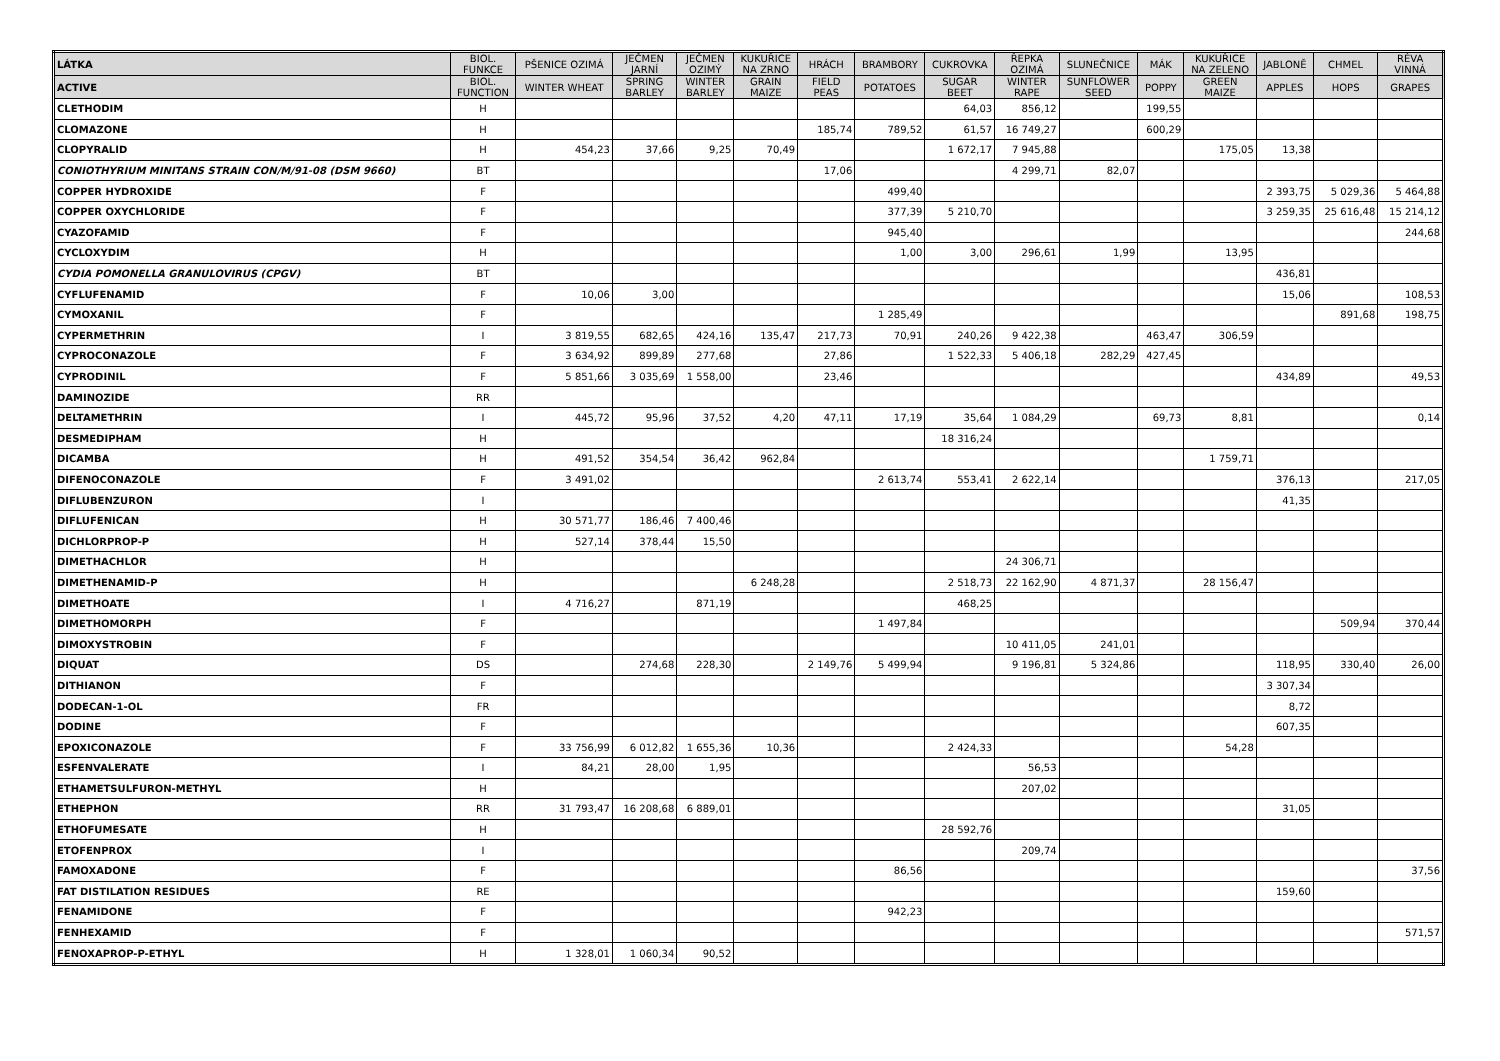| LÁTKA | BIOL. FUNKCE | PŠENICE OZIMÁ | JEČMEN JARNÍ | JEČMEN OZIMÝ | KUKUŘICE NA ZRNO | HRÁCH | BRAMBORY | CUKROVKA | ŘEPKA OZIMÁ | SLUNEČNICE | MÁK | KUKUŘICE NA ZELENO | JABLONĚ | CHMEL | RÉVA VINNÁ |
| --- | --- | --- | --- | --- | --- | --- | --- | --- | --- | --- | --- | --- | --- | --- | --- |
| ACTIVE | BIOL. FUNCTION | WINTER WHEAT | SPRING BARLEY | WINTER BARLEY | GRAIN MAIZE | FIELD PEAS | POTATOES | SUGAR BEET | WINTER RAPE | SUNFLOWER SEED | POPPY | GREEN MAIZE | APPLES | HOPS | GRAPES |
| CLETHODIM | H | | | | | | | 64,03 | 856,12 | | 199,55 | | | | |
| CLOMAZONE | H | | | | | 185,74 | 789,52 | 61,57 | 16 749,27 | | 600,29 | | | | |
| CLOPYRALID | H | 454,23 | 37,66 | 9,25 | 70,49 | | | 1 672,17 | 7 945,88 | | | 175,05 | 13,38 | | |
| CONIOTHYRIUM MINITANS STRAIN CON/M/91-08 (DSM 9660) | BT | | | | | 17,06 | | | 4 299,71 | 82,07 | | | | | |
| COPPER HYDROXIDE | F | | | | | | 499,40 | | | | | | 2 393,75 | 5 029,36 | 5 464,88 |
| COPPER OXYCHLORIDE | F | | | | | | 377,39 | 5 210,70 | | | | | 3 259,35 | 25 616,48 | 15 214,12 |
| CYAZOFAMID | F | | | | | | 945,40 | | | | | | | | 244,68 |
| CYCLOXYDIM | H | | | | | | 1,00 | 3,00 | 296,61 | 1,99 | | 13,95 | | | |
| CYDIA POMONELLA GRANULOVIRUS (CPGV) | BT | | | | | | | | | | | | 436,81 | | |
| CYFLUFENAMID | F | 10,06 | 3,00 | | | | | | | | | | 15,06 | | 108,53 |
| CYMOXANIL | F | | | | | | 1 285,49 | | | | | | | 891,68 | 198,75 |
| CYPERMETHRIN | I | 3 819,55 | 682,65 | 424,16 | 135,47 | 217,73 | 70,91 | 240,26 | 9 422,38 | | 463,47 | 306,59 | | | |
| CYPROCONAZOLE | F | 3 634,92 | 899,89 | 277,68 | | 27,86 | | 1 522,33 | 5 406,18 | 282,29 | 427,45 | | | | |
| CYPRODINIL | F | 5 851,66 | 3 035,69 | 1 558,00 | | 23,46 | | | | | | | 434,89 | | 49,53 |
| DAMINOZIDE | RR | | | | | | | | | | | | | | |
| DELTAMETHRIN | I | 445,72 | 95,96 | 37,52 | 4,20 | 47,11 | 17,19 | 35,64 | 1 084,29 | | 69,73 | 8,81 | | | 0,14 |
| DESMEDIPHAM | H | | | | | | | 18 316,24 | | | | | | | |
| DICAMBA | H | 491,52 | 354,54 | 36,42 | 962,84 | | | | | | | 1 759,71 | | | |
| DIFENOCONAZOLE | F | 3 491,02 | | | | | 2 613,74 | 553,41 | 2 622,14 | | | | 376,13 | | 217,05 |
| DIFLUBENZURON | I | | | | | | | | | | | | 41,35 | | |
| DIFLUFENICAN | H | 30 571,77 | 186,46 | 7 400,46 | | | | | | | | | | | |
| DICHLORPROP-P | H | 527,14 | 378,44 | 15,50 | | | | | | | | | | | |
| DIMETHACHLOR | H | | | | | | | | 24 306,71 | | | | | | |
| DIMETHENAMID-P | H | | | | 6 248,28 | | | 2 518,73 | 22 162,90 | 4 871,37 | | 28 156,47 | | | |
| DIMETHOATE | I | 4 716,27 | | 871,19 | | | | 468,25 | | | | | | | |
| DIMETHOMORPH | F | | | | | | 1 497,84 | | | | | | | 509,94 | 370,44 |
| DIMOXYSTROBIN | F | | | | | | | | 10 411,05 | 241,01 | | | | | |
| DIQUAT | DS | | 274,68 | 228,30 | | 2 149,76 | 5 499,94 | | 9 196,81 | 5 324,86 | | | 118,95 | 330,40 | 26,00 |
| DITHIANON | F | | | | | | | | | | | | 3 307,34 | | |
| DODECAN-1-OL | FR | | | | | | | | | | | | 8,72 | | |
| DODINE | F | | | | | | | | | | | | 607,35 | | |
| EPOXICONAZOLE | F | 33 756,99 | 6 012,82 | 1 655,36 | 10,36 | | | 2 424,33 | | | | 54,28 | | | |
| ESFENVALERATE | I | 84,21 | 28,00 | 1,95 | | | | | 56,53 | | | | | | |
| ETHAMETSULFURON-METHYL | H | | | | | | | | 207,02 | | | | | | |
| ETHEPHON | RR | 31 793,47 | 16 208,68 | 6 889,01 | | | | | | | | | 31,05 | | |
| ETHOFUMESATE | H | | | | | | | 28 592,76 | | | | | | | |
| ETOFENPROX | I | | | | | | | | 209,74 | | | | | | |
| FAMOXADONE | F | | | | | | 86,56 | | | | | | | | 37,56 |
| FAT DISTILATION RESIDUES | RE | | | | | | | | | | | | 159,60 | | |
| FENAMIDONE | F | | | | | | 942,23 | | | | | | | | |
| FENHEXAMID | F | | | | | | | | | | | | | | 571,57 |
| FENOXAPROP-P-ETHYL | H | 1 328,01 | 1 060,34 | 90,52 | | | | | | | | | | | |